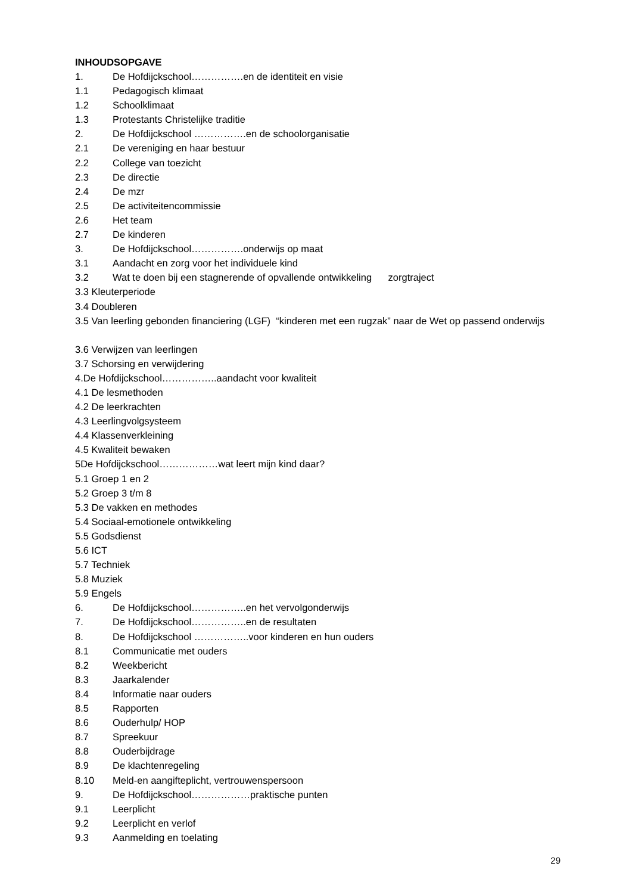INHOUDSOPGAVE
1. De Hofdijckschool…………….en de identiteit en visie
1.1 Pedagogisch klimaat
1.2 Schoolklimaat
1.3 Protestants Christelijke traditie
2. De Hofdijckschool …………….en de schoolorganisatie
2.1 De vereniging en haar bestuur
2.2 College van toezicht
2.3 De directie
2.4 De mzr
2.5 De activiteitencommissie
2.6 Het team
2.7 De kinderen
3. De Hofdijckschool…………….onderwijs op maat
3.1 Aandacht en zorg voor het individuele kind
3.2 Wat te doen bij een stagnerende of opvallende ontwikkeling zorgtraject
3.3 Kleuterperiode
3.4 Doubleren
3.5 Van leerling gebonden financiering (LGF) “kinderen met een rugzak” naar de Wet op passend onderwijs
3.6 Verwijzen van leerlingen
3.7 Schorsing en verwijdering
4.De Hofdijckschool……………..aandacht voor kwaliteit
4.1 De lesmethoden
4.2 De leerkrachten
4.3 Leerlingvolgsysteem
4.4 Klassenverkleining
4.5 Kwaliteit bewaken
5De Hofdijckschool………………wat leert mijn kind daar?
5.1 Groep 1 en 2
5.2 Groep 3 t/m 8
5.3 De vakken en methodes
5.4 Sociaal-emotionele ontwikkeling
5.5 Godsdienst
5.6 ICT
5.7 Techniek
5.8 Muziek
5.9 Engels
6. De Hofdijckschool……………..en het vervolgonderwijs
7. De Hofdijckschool……………..en de resultaten
8. De Hofdijckschool ……………..voor kinderen en hun ouders
8.1 Communicatie met ouders
8.2 Weekbericht
8.3 Jaarkalender
8.4 Informatie naar ouders
8.5 Rapporten
8.6 Ouderhulp/ HOP
8.7 Spreekuur
8.8 Ouderbijdrage
8.9 De klachtenregeling
8.10 Meld-en aangifteplicht, vertrouwenspersoon
9. De Hofdijckschool………………praktische punten
9.1 Leerplicht
9.2 Leerplicht en verlof
9.3 Aanmelding en toelating
29